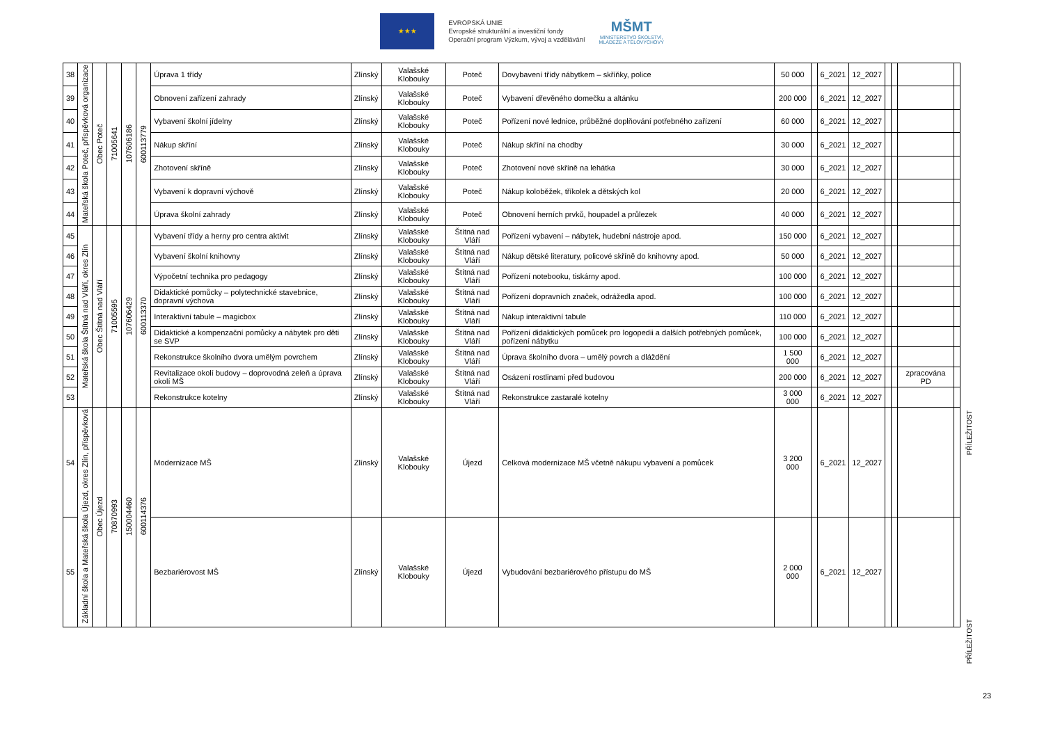★★★
EVROPSKÁ UNIE
Evropské strukturální a investiční fondy
Operační program Výzkum, vývoj a vzdělávání
MŠMT
MINISTERSTVO ŠKOLSTVÍ,
MLÁDEŽE A TĚLOVÝCHOVY
| 38 | Mateřská škola Poteč, příspěvková organizace | Obec Poteč | 71005641 | 107606186 | 600113779 | Úprava 1 třídy | Zlínský | Valašské Klobouky | Poteč | Dovybavení třídy nábytkem – skříňky, police | 50 000 | | 6_2021 | 12_2027 | | | | |
| 39 | | | | | | Obnovení zařízení zahrady | Zlínský | Valašské Klobouky | Poteč | Vybavení dřevěného domečku a altánku | 200 000 | | 6_2021 | 12_2027 | | | | |
| 40 | | | | | | Vybavení školní jídelny | Zlínský | Valašské Klobouky | Poteč | Pořízení nové lednice, průběžné doplňování potřebného zařízení | 60 000 | | 6_2021 | 12_2027 | | | | |
| 41 | | | | | | Nákup skříní | Zlínský | Valašské Klobouky | Poteč | Nákup skříní na chodby | 30 000 | | 6_2021 | 12_2027 | | | | |
| 42 | | | | | | Zhotovení skříně | Zlínský | Valašské Klobouky | Poteč | Zhotovení nové skříně na lehátka | 30 000 | | 6_2021 | 12_2027 | | | | |
| 43 | | | | | | Vybavení k dopravní výchově | Zlínský | Valašské Klobouky | Poteč | Nákup koloběžek, tříkolek a dětských kol | 20 000 | | 6_2021 | 12_2027 | | | | |
| 44 | | | | | | Úprava školní zahrady | Zlínský | Valašské Klobouky | Poteč | Obnovení herních prvků, houpadel a průlezek | 40 000 | | 6_2021 | 12_2027 | | | | |
| 45 | Mateřská škola Štítná nad Vláří, okres Zlín | Obec Štítná nad Vláří | 71005595 | 107606429 | 600113370 | Vybavení třídy a herny pro centra aktivit | Zlínský | Valašské Klobouky | Štítná nad Vláří | Pořízení vybavení – nábytek, hudební nástroje apod. | 150 000 | | 6_2021 | 12_2027 | | | | |
| 46 | | | | | | Vybavení školní knihovny | Zlínský | Valašské Klobouky | Štítná nad Vláří | Nákup dětské literatury, policové skříně do knihovny apod. | 50 000 | | 6_2021 | 12_2027 | | | | |
| 47 | | | | | | Výpočetní technika pro pedagogy | Zlínský | Valašské Klobouky | Štítná nad Vláří | Pořízení notebooku, tiskárny apod. | 100 000 | | 6_2021 | 12_2027 | | | | |
| 48 | | | | | | Didaktické pomůcky – polytechnické stavebnice, dopravní výchova | Zlínský | Valašské Klobouky | Štítná nad Vláří | Pořízení dopravních značek, odrážedla apod. | 100 000 | | 6_2021 | 12_2027 | | | | |
| 49 | | | | | | Interaktivní tabule – magicbox | Zlínský | Valašské Klobouky | Štítná nad Vláří | Nákup interaktivní tabule | 110 000 | | 6_2021 | 12_2027 | | | | |
| 50 | | | | | | Didaktické a kompenzační pomůcky a nábytek pro děti se SVP | Zlínský | Valašské Klobouky | Štítná nad Vláří | Pořízení didaktických pomůcek pro logopedii a dalších potřebných pomůcek, pořízení nábytku | 100 000 | | 6_2021 | 12_2027 | | | | |
| 51 | | | | | | Rekonstrukce školního dvora umělým povrchem | Zlínský | Valašské Klobouky | Štítná nad Vláří | Úprava školního dvora – umělý povrch a dláždění | 1 500 000 | | 6_2021 | 12_2027 | | | | |
| 52 | | | | | | Revitalizace okolí budovy – doprovodná zeleň a úprava okolí MŠ | Zlínský | Valašské Klobouky | Štítná nad Vláří | Osázení rostlinami před budovou | 200 000 | | 6_2021 | 12_2027 | | | zpracována PD | |
| 53 | | | | | | Rekonstrukce kotelny | Zlínský | Valašské Klobouky | Štítná nad Vláří | Rekonstrukce zastaralé kotelny | 3 000 000 | | 6_2021 | 12_2027 | | | | |
| 54 | Základní škola a Mateřská škola Újezd, okres Zlín, příspěvková | Obec Újezd | 70870993 | 150004460 | 600114376 | Modernizace MŠ | Zlínský | Valašské Klobouky | Újezd | Celková modernizace MŠ včetně nákupu vybavení a pomůcek | 3 200 000 | | 6_2021 | 12_2027 | | | | |
| 55 | | | | | | Bezbariérovost MŠ | Zlínský | Valašské Klobouky | Újezd | Vybudování bezbariérového přístupu do MŠ | 2 000 000 | | 6_2021 | 12_2027 | | | | |
PŘÍLEŽITOST
PŘÍLEŽITOST
23